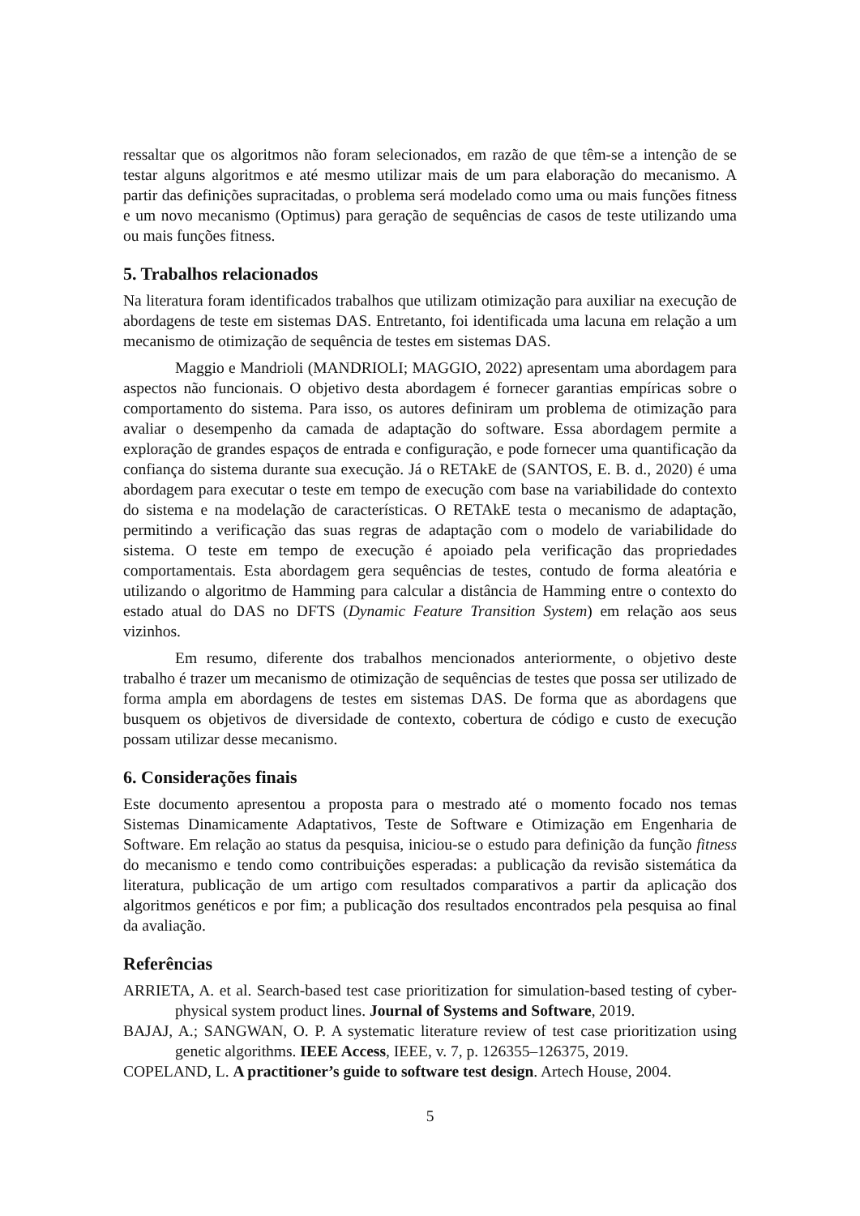ressaltar que os algoritmos não foram selecionados, em razão de que têm-se a intenção de se testar alguns algoritmos e até mesmo utilizar mais de um para elaboração do mecanismo. A partir das definições supracitadas, o problema será modelado como uma ou mais funções fitness e um novo mecanismo (Optimus) para geração de sequências de casos de teste utilizando uma ou mais funções fitness.
5. Trabalhos relacionados
Na literatura foram identificados trabalhos que utilizam otimização para auxiliar na execução de abordagens de teste em sistemas DAS. Entretanto, foi identificada uma lacuna em relação a um mecanismo de otimização de sequência de testes em sistemas DAS.
Maggio e Mandrioli (MANDRIOLI; MAGGIO, 2022) apresentam uma abordagem para aspectos não funcionais. O objetivo desta abordagem é fornecer garantias empíricas sobre o comportamento do sistema. Para isso, os autores definiram um problema de otimização para avaliar o desempenho da camada de adaptação do software. Essa abordagem permite a exploração de grandes espaços de entrada e configuração, e pode fornecer uma quantificação da confiança do sistema durante sua execução. Já o RETAkE de (SANTOS, E. B. d., 2020) é uma abordagem para executar o teste em tempo de execução com base na variabilidade do contexto do sistema e na modelação de características. O RETAkE testa o mecanismo de adaptação, permitindo a verificação das suas regras de adaptação com o modelo de variabilidade do sistema. O teste em tempo de execução é apoiado pela verificação das propriedades comportamentais. Esta abordagem gera sequências de testes, contudo de forma aleatória e utilizando o algoritmo de Hamming para calcular a distância de Hamming entre o contexto do estado atual do DAS no DFTS (Dynamic Feature Transition System) em relação aos seus vizinhos.
Em resumo, diferente dos trabalhos mencionados anteriormente, o objetivo deste trabalho é trazer um mecanismo de otimização de sequências de testes que possa ser utilizado de forma ampla em abordagens de testes em sistemas DAS. De forma que as abordagens que busquem os objetivos de diversidade de contexto, cobertura de código e custo de execução possam utilizar desse mecanismo.
6. Considerações finais
Este documento apresentou a proposta para o mestrado até o momento focado nos temas Sistemas Dinamicamente Adaptativos, Teste de Software e Otimização em Engenharia de Software. Em relação ao status da pesquisa, iniciou-se o estudo para definição da função fitness do mecanismo e tendo como contribuições esperadas: a publicação da revisão sistemática da literatura, publicação de um artigo com resultados comparativos a partir da aplicação dos algoritmos genéticos e por fim; a publicação dos resultados encontrados pela pesquisa ao final da avaliação.
Referências
ARRIETA, A. et al. Search-based test case prioritization for simulation-based testing of cyber-physical system product lines. Journal of Systems and Software, 2019.
BAJAJ, A.; SANGWAN, O. P. A systematic literature review of test case prioritization using genetic algorithms. IEEE Access, IEEE, v. 7, p. 126355–126375, 2019.
COPELAND, L. A practitioner’s guide to software test design. Artech House, 2004.
5